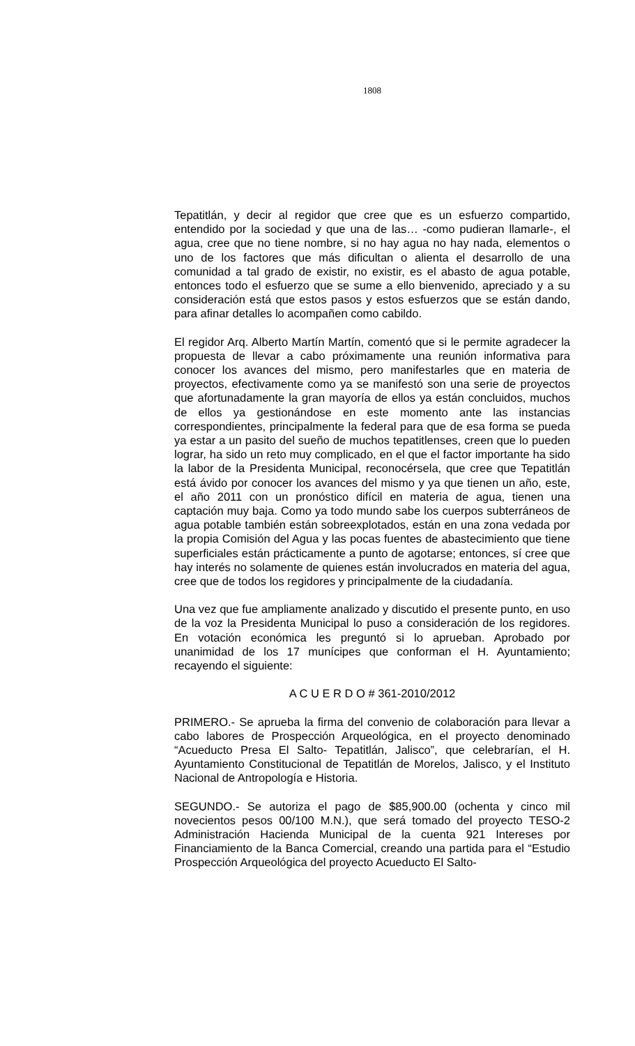1808
Tepatitlán, y decir al regidor que cree que es un esfuerzo compartido, entendido por la sociedad y que una de las… -como pudieran llamarle-, el agua, cree que no tiene nombre, si no hay agua no hay nada, elementos o uno de los factores que más dificultan o alienta el desarrollo de una comunidad a tal grado de existir, no existir, es el abasto de agua potable, entonces todo el esfuerzo que se sume a ello bienvenido, apreciado y a su consideración está que estos pasos y estos esfuerzos que se están dando, para afinar detalles lo acompañen como cabildo.
El regidor Arq. Alberto Martín Martín, comentó que si le permite agradecer la propuesta de llevar a cabo próximamente una reunión informativa para conocer los avances del mismo, pero manifestarles que en materia de proyectos, efectivamente como ya se manifestó son una serie de proyectos que afortunadamente la gran mayoría de ellos ya están concluidos, muchos de ellos ya gestionándose en este momento ante las instancias correspondientes, principalmente la federal para que de esa forma se pueda ya estar a un pasito del sueño de muchos tepatitlenses, creen que lo pueden lograr, ha sido un reto muy complicado, en el que el factor importante ha sido la labor de la Presidenta Municipal, reconocérsela, que cree que Tepatitlán está ávido por conocer los avances del mismo y ya que tienen un año, este, el año 2011 con un pronóstico difícil en materia de agua, tienen una captación muy baja. Como ya todo mundo sabe los cuerpos subterráneos de agua potable también están sobreexplotados, están en una zona vedada por la propia Comisión del Agua y las pocas fuentes de abastecimiento que tiene superficiales están prácticamente a punto de agotarse; entonces, sí cree que hay interés no solamente de quienes están involucrados en materia del agua, cree que de todos los regidores y principalmente de la ciudadanía.
Una vez que fue ampliamente analizado y discutido el presente punto, en uso de la voz la Presidenta Municipal lo puso a consideración de los regidores. En votación económica les preguntó si lo aprueban. Aprobado por unanimidad de los 17 munícipes que conforman el H. Ayuntamiento; recayendo el siguiente:
A C U E R D O # 361-2010/2012
PRIMERO.- Se aprueba la firma del convenio de colaboración para llevar a cabo labores de Prospección Arqueológica, en el proyecto denominado “Acueducto Presa El Salto- Tepatitlán, Jalisco”, que celebrarían, el H. Ayuntamiento Constitucional de Tepatitlán de Morelos, Jalisco, y el Instituto Nacional de Antropología e Historia.
SEGUNDO.- Se autoriza el pago de $85,900.00 (ochenta y cinco mil novecientos pesos 00/100 M.N.), que será tomado del proyecto TESO-2 Administración Hacienda Municipal de la cuenta 921 Intereses por Financiamiento de la Banca Comercial, creando una partida para el “Estudio Prospección Arqueológica del proyecto Acueducto El Salto-